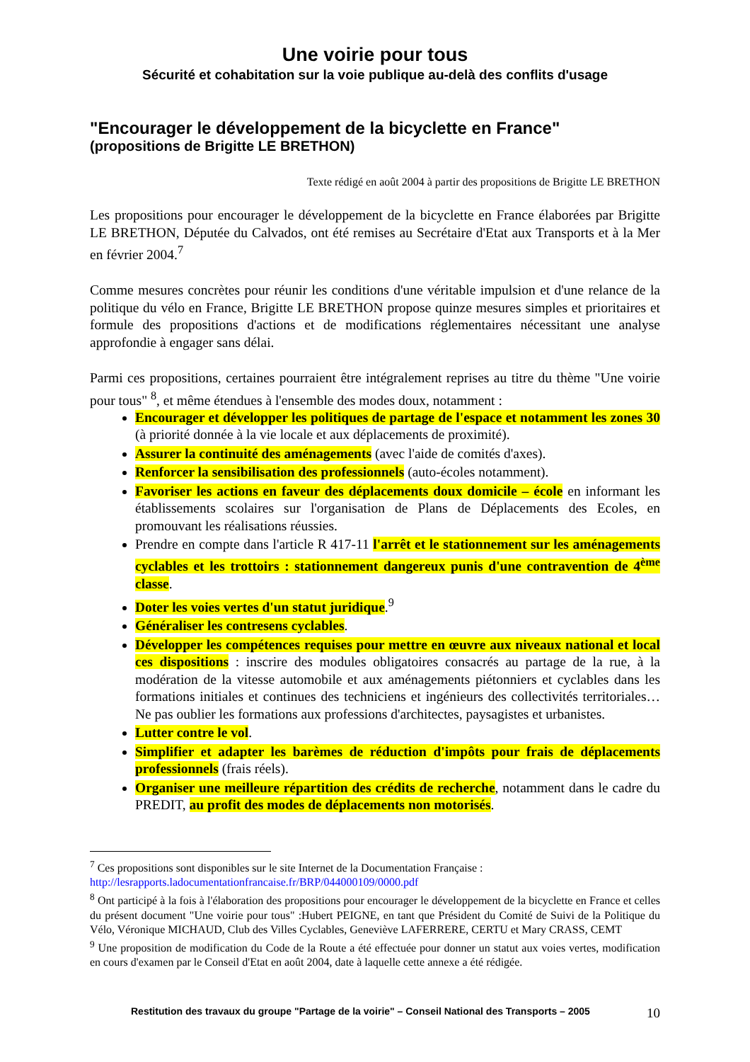Une voirie pour tous
Sécurité et cohabitation sur la voie publique au-delà des conflits d'usage
"Encourager le développement de la bicyclette en France"
(propositions de Brigitte LE BRETHON)
Texte rédigé en août 2004 à partir des propositions de Brigitte LE BRETHON
Les propositions pour encourager le développement de la bicyclette en France élaborées par Brigitte LE BRETHON, Députée du Calvados, ont été remises au Secrétaire d'Etat aux Transports et à la Mer en février 2004.<sup>7</sup>
Comme mesures concrètes pour réunir les conditions d'une véritable impulsion et d'une relance de la politique du vélo en France, Brigitte LE BRETHON propose quinze mesures simples et prioritaires et formule des propositions d'actions et de modifications réglementaires nécessitant une analyse approfondie à engager sans délai.
Parmi ces propositions, certaines pourraient être intégralement reprises au titre du thème "Une voirie pour tous" <sup>8</sup>, et même étendues à l'ensemble des modes doux, notamment :
Encourager et développer les politiques de partage de l'espace et notamment les zones 30 (à priorité donnée à la vie locale et aux déplacements de proximité).
Assurer la continuité des aménagements (avec l'aide de comités d'axes).
Renforcer la sensibilisation des professionnels (auto-écoles notamment).
Favoriser les actions en faveur des déplacements doux domicile – école en informant les établissements scolaires sur l'organisation de Plans de Déplacements des Ecoles, en promouvant les réalisations réussies.
Prendre en compte dans l'article R 417-11 l'arrêt et le stationnement sur les aménagements cyclables et les trottoirs : stationnement dangereux punis d'une contravention de 4<sup>ème</sup> classe.
Doter les voies vertes d'un statut juridique.<sup>9</sup>
Généraliser les contresens cyclables.
Développer les compétences requises pour mettre en œuvre aux niveaux national et local ces dispositions : inscrire des modules obligatoires consacrés au partage de la rue, à la modération de la vitesse automobile et aux aménagements piétonniers et cyclables dans les formations initiales et continues des techniciens et ingénieurs des collectivités territoriales… Ne pas oublier les formations aux professions d'architectes, paysagistes et urbanistes.
Lutter contre le vol.
Simplifier et adapter les barèmes de réduction d'impôts pour frais de déplacements professionnels (frais réels).
Organiser une meilleure répartition des crédits de recherche, notamment dans le cadre du PREDIT, au profit des modes de déplacements non motorisés.
<sup>7</sup> Ces propositions sont disponibles sur le site Internet de la Documentation Française :
http://lesrapports.ladocumentationfrancaise.fr/BRP/044000109/0000.pdf
<sup>8</sup> Ont participé à la fois à l'élaboration des propositions pour encourager le développement de la bicyclette en France et celles du présent document "Une voirie pour tous" :Hubert PEIGNE, en tant que Président du Comité de Suivi de la Politique du Vélo, Véronique MICHAUD, Club des Villes Cyclables, Geneviève LAFERRERE, CERTU et Mary CRASS, CEMT
<sup>9</sup> Une proposition de modification du Code de la Route a été effectuée pour donner un statut aux voies vertes, modification en cours d'examen par le Conseil d'Etat en août 2004, date à laquelle cette annexe a été rédigée.
Restitution des travaux du groupe "Partage de la voirie" – Conseil National des Transports – 2005 10